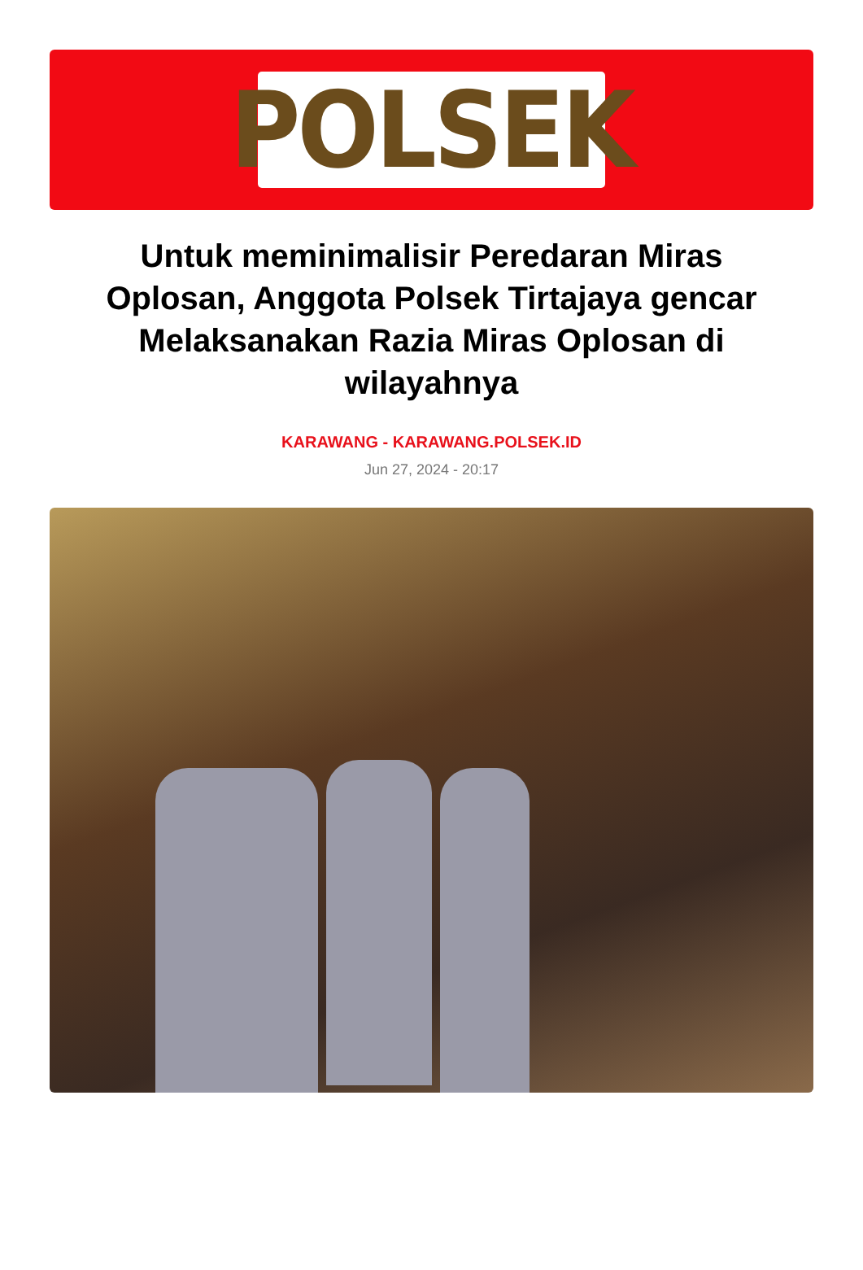POLSEK
Untuk meminimalisir Peredaran Miras Oplosan, Anggota Polsek Tirtajaya gencar Melaksanakan Razia Miras Oplosan di wilayahnya
KARAWANG - KARAWANG.POLSEK.ID
Jun 27, 2024 - 20:17